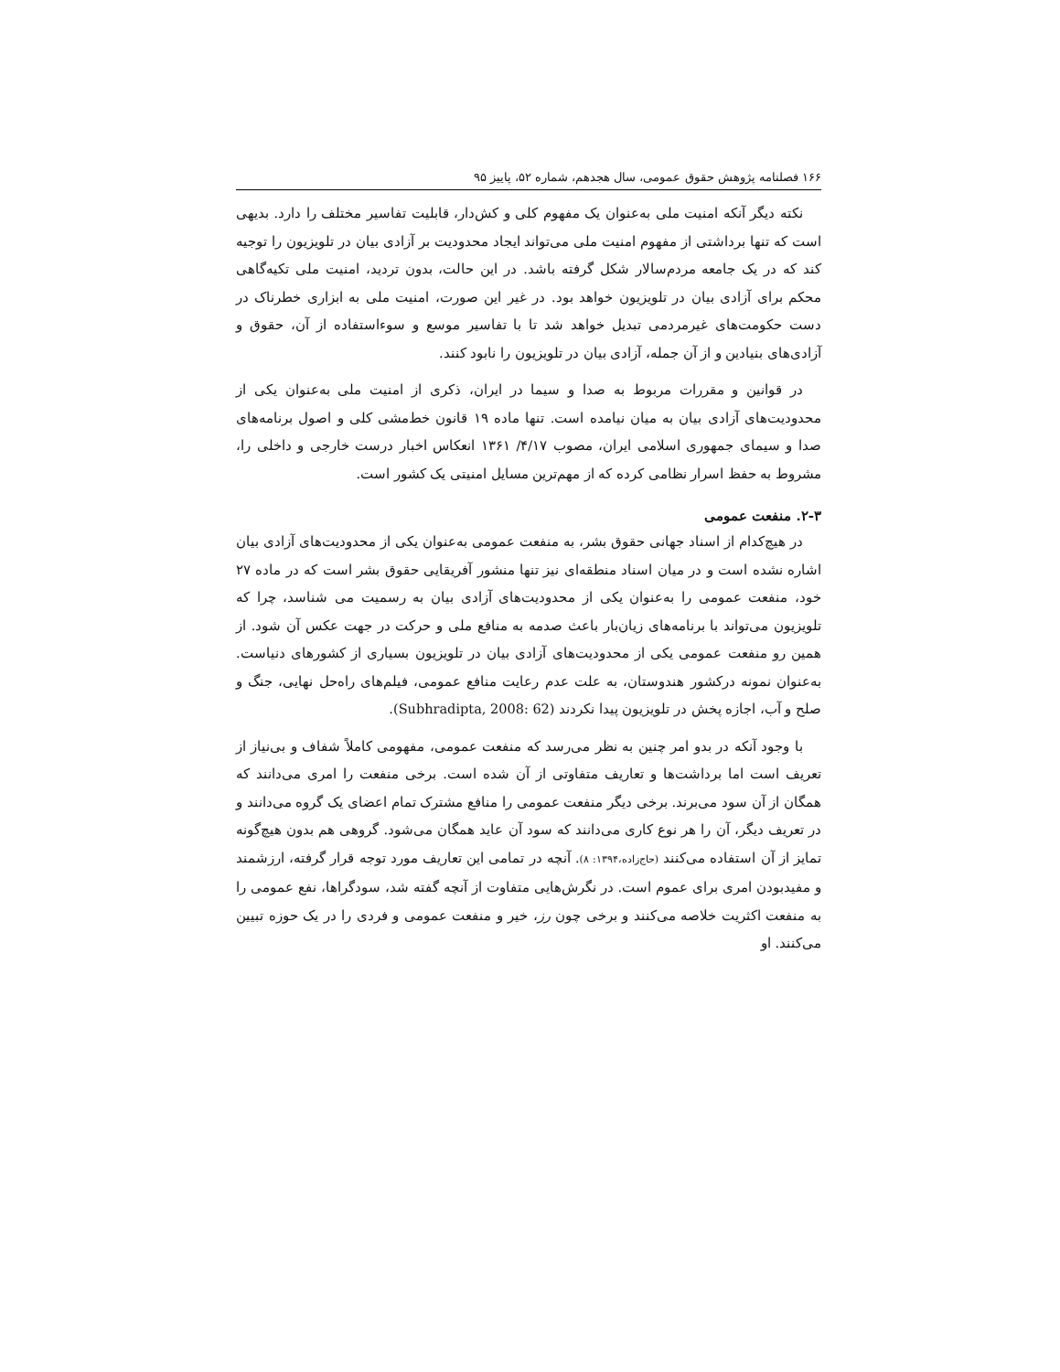۱۶۶ فصلنامه پژوهش حقوق عمومی، سال هجدهم، شماره ۵۲، پاییز ۹۵
نکته دیگر آنکه امنیت ملی به‌عنوان یک مفهوم کلی و کش‌دار، قابلیت تفاسیر مختلف را دارد. بدیهی است که تنها برداشتی از مفهوم امنیت ملی می‌تواند ایجاد محدودیت بر آزادی بیان در تلویزیون را توجیه کند که در یک جامعه مردم‌سالار شکل گرفته باشد. در این حالت، بدون تردید، امنیت ملی تکیه‌گاهی محکم برای آزادی بیان در تلویزیون خواهد بود. در غیر این صورت، امنیت ملی به ابزاری خطرناک در دست حکومت‌های غیرمردمی تبدیل خواهد شد تا با تفاسیر موسع و سوءاستفاده از آن، حقوق و آزادی‌های بنیادین و از آن جمله، آزادی بیان در تلویزیون را نابود کنند.
در قوانین و مقررات مربوط به صدا و سیما در ایران، ذکری از امنیت ملی به‌عنوان یکی از محدودیت‌های آزادی بیان به میان نیامده است. تنها ماده ۱۹ قانون خط‌مشی کلی و اصول برنامه‌های صدا و سیمای جمهوری اسلامی ایران، مصوب ۴/۱۷/ ۱۳۶۱ انعکاس اخبار درست خارجی و داخلی را، مشروط به حفظ اسرار نظامی کرده که از مهم‌ترین مسایل امنیتی یک کشور است.
۲-۳. منفعت عمومی
در هیچ‌کدام از اسناد جهانی حقوق بشر، به منفعت عمومی به‌عنوان یکی از محدودیت‌های آزادی بیان اشاره نشده است و در میان اسناد منطقه‌ای نیز تنها منشور آفریقایی حقوق بشر است که در ماده ۲۷ خود، منفعت عمومی را به‌عنوان یکی از محدودیت‌های آزادی بیان به رسمیت می شناسد، چرا که تلویزیون می‌تواند با برنامه‌های زیان‌بار باعث صدمه به منافع ملی و حرکت در جهت عکس آن شود. از همین رو منفعت عمومی یکی از محدودیت‌های آزادی بیان در تلویزیون بسیاری از کشورهای دنیاست. به‌عنوان نمونه درکشور هندوستان، به علت عدم رعایت منافع عمومی، فیلم‌های راه‌حل نهایی، جنگ و صلح و آب، اجازه پخش در تلویزیون پیدا نکردند (Subhradipta, 2008: 62).
با وجود آنکه در بدو امر چنین به نظر می‌رسد که منفعت عمومی، مفهومی کاملاً شفاف و بی‌نیاز از تعریف است اما برداشت‌ها و تعاریف متفاوتی از آن شده است. برخی منفعت را امری می‌دانند که همگان از آن سود می‌برند. برخی دیگر منفعت عمومی را منافع مشترک تمام اعضای یک گروه می‌دانند و در تعریف دیگر، آن را هر نوع کاری می‌دانند که سود آن عاید همگان می‌شود. گروهی هم بدون هیچ‌گونه تمایز از آن استفاده می‌کنند (حاج‌زاده،۱۳۹۴: ۸). آنچه در تمامی این تعاریف مورد توجه قرار گرفته، ارزشمند و مفیدبودن امری برای عموم است. در نگرش‌هایی متفاوت از آنچه گفته شد، سودگراها، نفع عمومی را به منفعت اکثریت خلاصه می‌کنند و برخی چون رز، خیر و منفعت عمومی و فردی را در یک حوزه تبیین می‌کنند. او